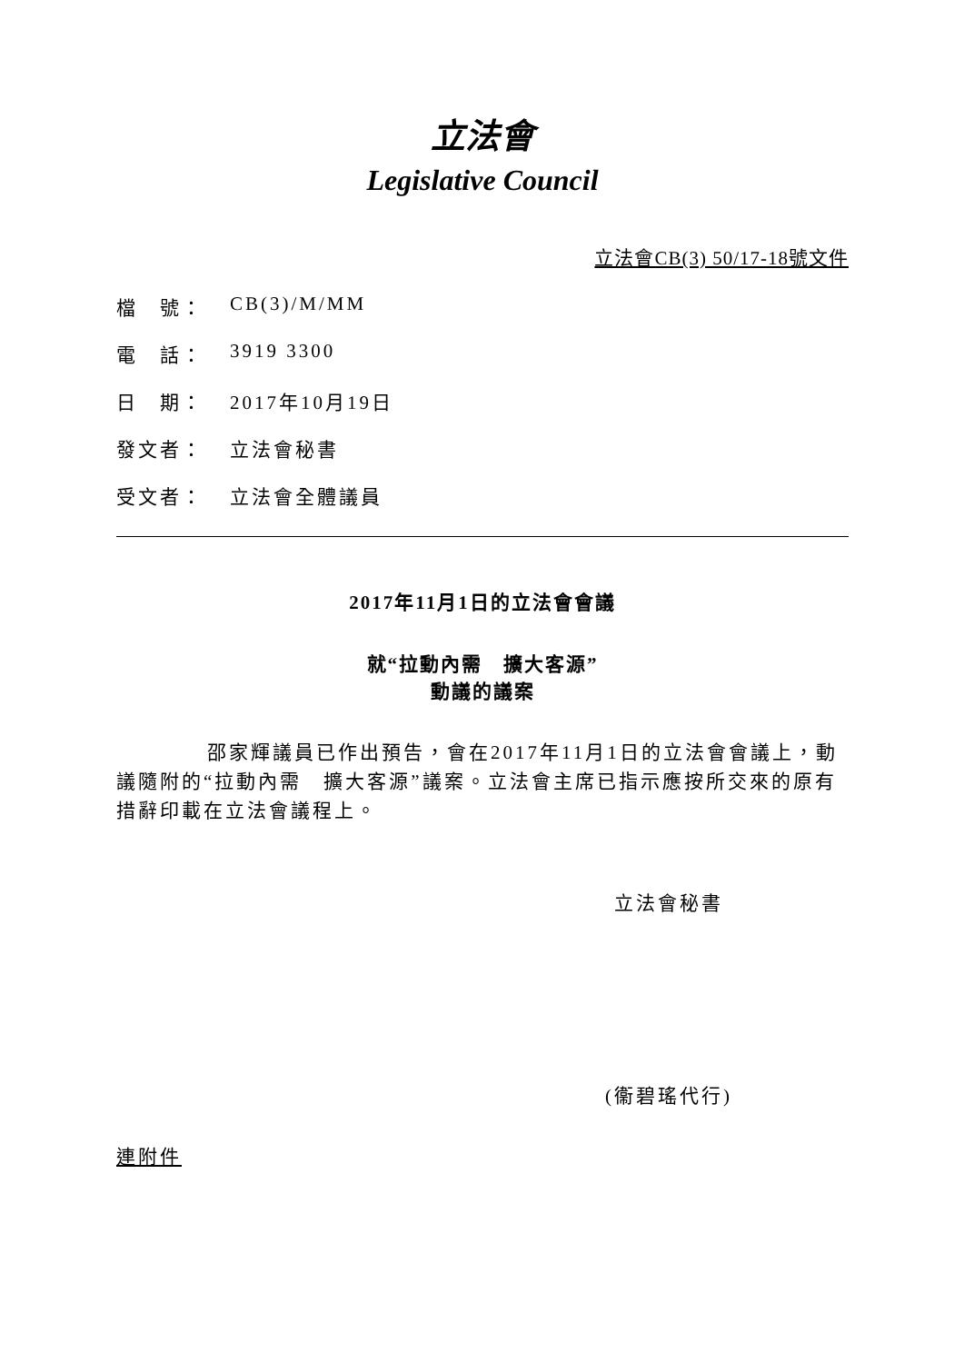立法會
Legislative Council
立法會CB(3) 50/17-18號文件
檔　號： CB(3)/M/MM
電　話： 3919 3300
日　期： 2017年10月19日
發文者： 立法會秘書
受文者： 立法會全體議員
2017年11月1日的立法會會議
就“拉動內需　擴大客源”
動議的議案
邵家輝議員已作出預告，會在2017年11月1日的立法會會議上，動議隨附的“拉動內需　擴大客源”議案。立法會主席已指示應按所交來的原有措辭印載在立法會議程上。
立法會秘書
(衞碧瑤代行)
連附件